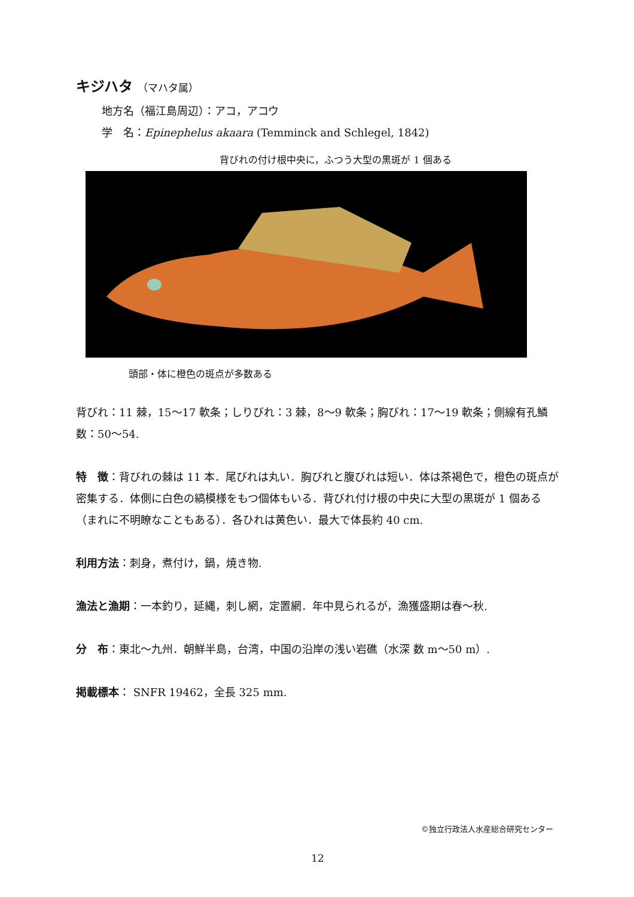キジハタ （マハタ属）
地方名（福江島周辺）：アコ，アコウ
学　名：Epinephelus akaara (Temminck and Schlegel, 1842)
背びれの付け根中央に，ふつう大型の黒斑が 1 個ある
頭部・体に橙色の斑点が多数ある
背びれ：11 棘，15〜17 軟条；しりびれ：3 棘，8〜9 軟条；胸びれ：17〜19 軟条；側線有孔鱗数：50〜54.
特　徴：背びれの棘は 11 本．尾びれは丸い．胸びれと腹びれは短い．体は茶褐色で，橙色の斑点が密集する．体側に白色の縞模様をもつ個体もいる．背びれ付け根の中央に大型の黒斑が 1 個ある（まれに不明瞭なこともある）．各ひれは黄色い．最大で体長約 40 cm.
利用方法：刺身，煮付け，鍋，焼き物.
漁法と漁期：一本釣り，延縄，刺し網，定置網．年中見られるが，漁獲盛期は春〜秋.
分　布：東北〜九州．朝鮮半島，台湾，中国の沿岸の浅い岩礁（水深 数 m〜50 m）.
掲載標本： SNFR 19462，全長 325 mm.
©独立行政法人水産総合研究センター
12